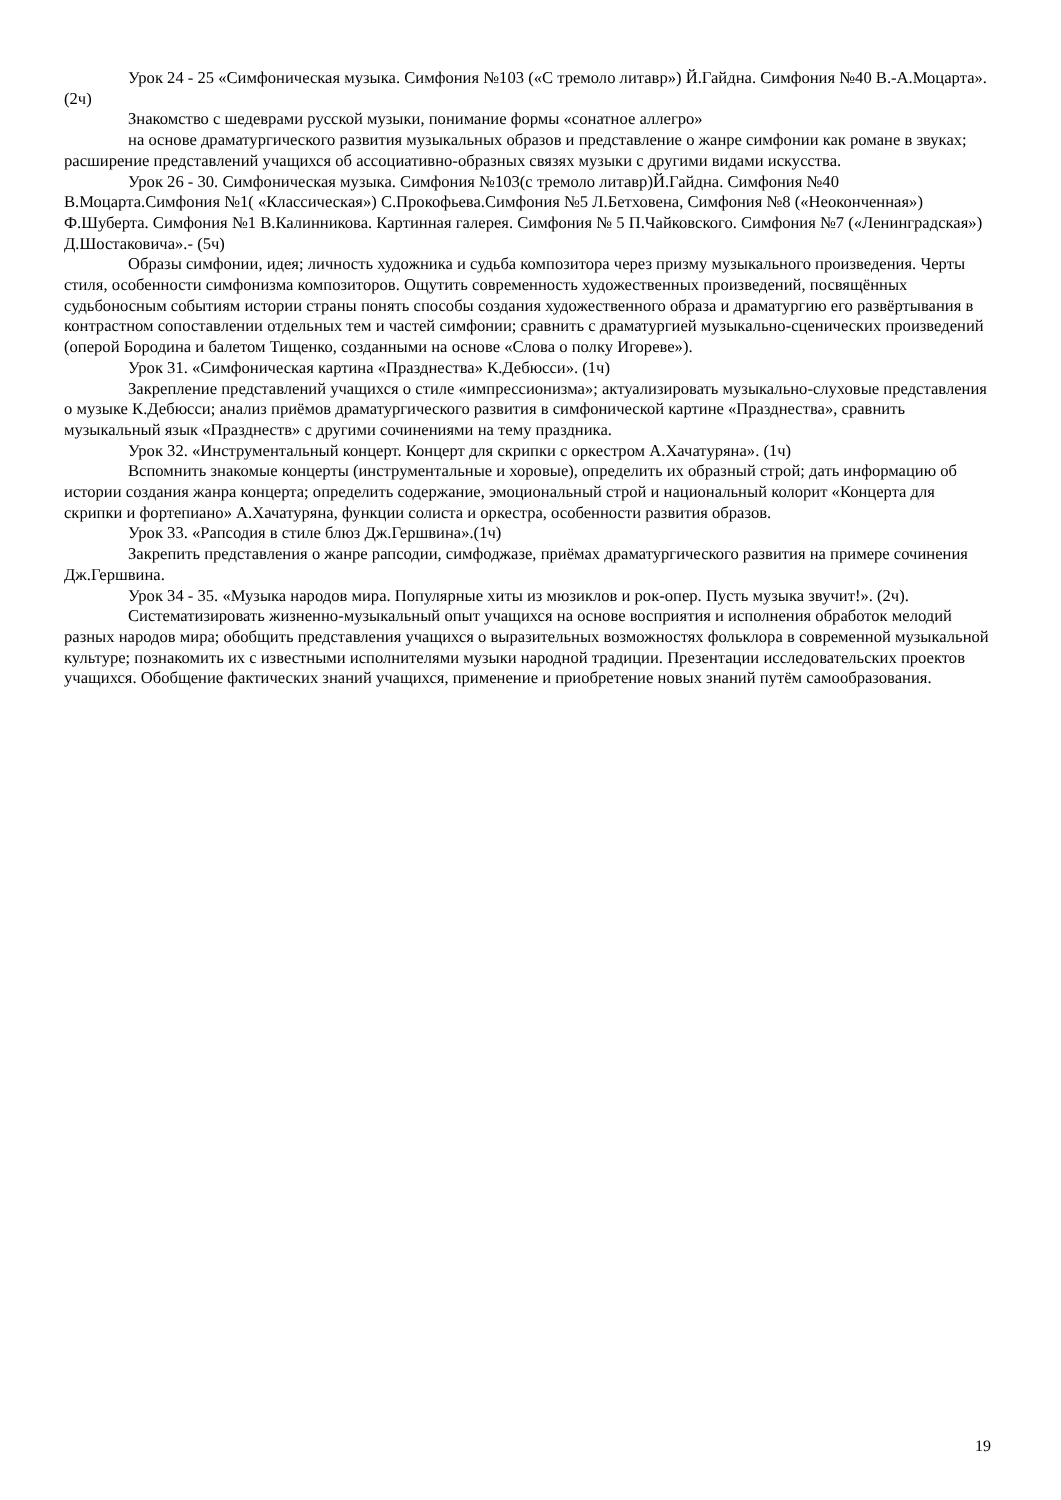Урок 24 - 25 «Симфоническая музыка. Симфония №103 («С тремоло литавр») Й.Гайдна. Симфония №40 В.-А.Моцарта».(2ч)
Знакомство с шедеврами русской музыки, понимание формы «сонатное аллегро»
на основе драматургического развития музыкальных образов и представление о жанре симфонии как романе в звуках; расширение представлений учащихся об ассоциативно-образных связях музыки с другими видами искусства.
Урок 26 - 30. Симфоническая музыка. Симфония №103(с тремоло литавр)Й.Гайдна. Симфония №40 В.Моцарта.Симфония №1( «Классическая») С.Прокофьева.Симфония №5 Л.Бетховена, Симфония №8 («Неоконченная») Ф.Шуберта. Симфония №1 В.Калинникова. Картинная галерея. Симфония № 5 П.Чайковского. Симфония №7 («Ленинградская») Д.Шостаковича».- (5ч)
Образы симфонии, идея; личность художника и судьба композитора через призму музыкального произведения. Черты стиля, особенности симфонизма композиторов. Ощутить современность художественных произведений, посвящённых судьбоносным событиям истории страны понять способы создания художественного образа и драматургию его развёртывания в контрастном сопоставлении отдельных тем и частей симфонии; сравнить с драматургией музыкально-сценических произведений (оперой Бородина и балетом Тищенко, созданными на основе «Слова о полку Игореве»).
Урок 31. «Симфоническая картина «Празднества» К.Дебюсси». (1ч)
Закрепление представлений учащихся о стиле «импрессионизма»; актуализировать музыкально-слуховые представления о музыке К.Дебюсси; анализ приёмов драматургического развития в симфонической картине «Празднества», сравнить музыкальный язык «Празднеств» с другими сочинениями на тему праздника.
Урок 32. «Инструментальный концерт. Концерт для скрипки с оркестром А.Хачатуряна». (1ч)
Вспомнить знакомые концерты (инструментальные и хоровые), определить их образный строй; дать информацию об истории создания жанра концерта; определить содержание, эмоциональный строй и национальный колорит «Концерта для скрипки и фортепиано» А.Хачатуряна, функции солиста и оркестра, особенности развития образов.
Урок 33. «Рапсодия в стиле блюз Дж.Гершвина».(1ч)
Закрепить представления о жанре рапсодии, симфоджазе, приёмах драматургического развития на примере сочинения Дж.Гершвина.
Урок 34 - 35. «Музыка народов мира. Популярные хиты из мюзиклов и рок-опер. Пусть музыка звучит!». (2ч).
Систематизировать жизненно-музыкальный опыт учащихся на основе восприятия и исполнения обработок мелодий разных народов мира; обобщить представления учащихся о выразительных возможностях фольклора в современной музыкальной культуре; познакомить их с известными исполнителями музыки народной традиции. Презентации исследовательских проектов учащихся. Обобщение фактических знаний учащихся, применение и приобретение новых знаний путём самообразования.
19